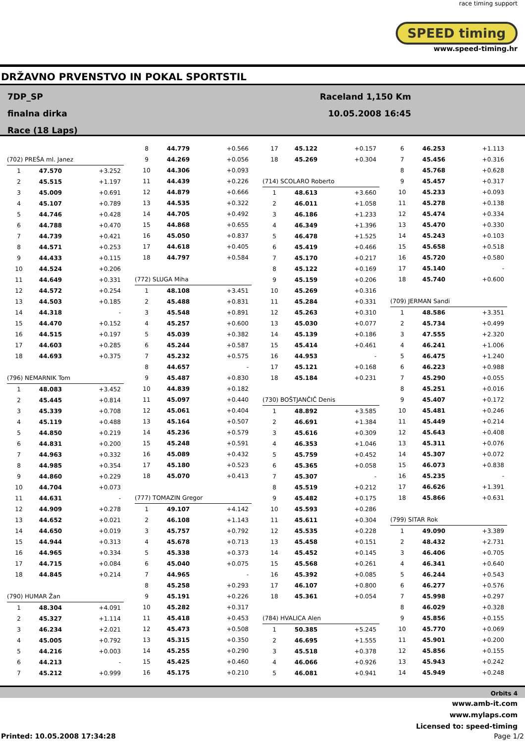race timing support
SPEED timing
www.speed-timing.hr
DRŽAVNO PRVENSTVO IN POKAL SPORTSTIL
7DP_SP
finalna dirka
Race (18 Laps)
Raceland 1,150 Km
10.05.2008 16:45
| (702) PREŠA ml. Janez | | |
| 1 | 47.570 | +3.252 |
| 2 | 45.515 | +1.197 |
| 3 | 45.009 | +0.691 |
| 4 | 45.107 | +0.789 |
| 5 | 44.746 | +0.428 |
| 6 | 44.788 | +0.470 |
| 7 | 44.739 | +0.421 |
| 8 | 44.571 | +0.253 |
| 9 | 44.433 | +0.115 |
| 10 | 44.524 | +0.206 |
| 11 | 44.649 | +0.331 |
| 12 | 44.572 | +0.254 |
| 13 | 44.503 | +0.185 |
| 14 | 44.318 | - |
| 15 | 44.470 | +0.152 |
| 16 | 44.515 | +0.197 |
| 17 | 44.603 | +0.285 |
| 18 | 44.693 | +0.375 |
| (796) NEMARNIK Tom | | |
| 1 | 48.083 | +3.452 |
| 2 | 45.445 | +0.814 |
| 3 | 45.339 | +0.708 |
| 4 | 45.119 | +0.488 |
| 5 | 44.850 | +0.219 |
| 6 | 44.831 | +0.200 |
| 7 | 44.963 | +0.332 |
| 8 | 44.985 | +0.354 |
| 9 | 44.860 | +0.229 |
| 10 | 44.704 | +0.073 |
| 11 | 44.631 | - |
| 12 | 44.909 | +0.278 |
| 13 | 44.652 | +0.021 |
| 14 | 44.650 | +0.019 |
| 15 | 44.944 | +0.313 |
| 16 | 44.965 | +0.334 |
| 17 | 44.715 | +0.084 |
| 18 | 44.845 | +0.214 |
| (790) HUMAR Žan | | |
| 1 | 48.304 | +4.091 |
| 2 | 45.327 | +1.114 |
| 3 | 46.234 | +2.021 |
| 4 | 45.005 | +0.792 |
| 5 | 44.216 | +0.003 |
| 6 | 44.213 | - |
| 7 | 45.212 | +0.999 |
| 8 | 44.779 | +0.566 |
| 9 | 44.269 | +0.056 |
| 10 | 44.306 | +0.093 |
| 11 | 44.439 | +0.226 |
| 12 | 44.879 | +0.666 |
| 13 | 44.535 | +0.322 |
| 14 | 44.705 | +0.492 |
| 15 | 44.868 | +0.655 |
| 16 | 45.050 | +0.837 |
| 17 | 44.618 | +0.405 |
| 18 | 44.797 | +0.584 |
| (772) SLUGA Miha | | |
| 1 | 48.108 | +3.451 |
| 2 | 45.488 | +0.831 |
| 3 | 45.548 | +0.891 |
| 4 | 45.257 | +0.600 |
| 5 | 45.039 | +0.382 |
| 6 | 45.244 | +0.587 |
| 7 | 45.232 | +0.575 |
| 8 | 44.657 | - |
| 9 | 45.487 | +0.830 |
| 10 | 44.839 | +0.182 |
| 11 | 45.097 | +0.440 |
| 12 | 45.061 | +0.404 |
| 13 | 45.164 | +0.507 |
| 14 | 45.236 | +0.579 |
| 15 | 45.248 | +0.591 |
| 16 | 45.089 | +0.432 |
| 17 | 45.180 | +0.523 |
| 18 | 45.070 | +0.413 |
| (777) TOMAZIN Gregor | | |
| 1 | 49.107 | +4.142 |
| 2 | 46.108 | +1.143 |
| 3 | 45.757 | +0.792 |
| 4 | 45.678 | +0.713 |
| 5 | 45.338 | +0.373 |
| 6 | 45.040 | +0.075 |
| 7 | 44.965 | - |
| 8 | 45.258 | +0.293 |
| 9 | 45.191 | +0.226 |
| 10 | 45.282 | +0.317 |
| 11 | 45.418 | +0.453 |
| 12 | 45.473 | +0.508 |
| 13 | 45.315 | +0.350 |
| 14 | 45.255 | +0.290 |
| 15 | 45.425 | +0.460 |
| 16 | 45.175 | +0.210 |
| 17 | 45.122 | +0.157 |
| 18 | 45.269 | +0.304 |
| (714) SCOLARO Roberto | | |
| 1 | 48.613 | +3.660 |
| 2 | 46.011 | +1.058 |
| 3 | 46.186 | +1.233 |
| 4 | 46.349 | +1.396 |
| 5 | 46.478 | +1.525 |
| 6 | 45.419 | +0.466 |
| 7 | 45.170 | +0.217 |
| 8 | 45.122 | +0.169 |
| 9 | 45.159 | +0.206 |
| 10 | 45.269 | +0.316 |
| 11 | 45.284 | +0.331 |
| 12 | 45.263 | +0.310 |
| 13 | 45.030 | +0.077 |
| 14 | 45.139 | +0.186 |
| 15 | 45.414 | +0.461 |
| 16 | 44.953 | - |
| 17 | 45.121 | +0.168 |
| 18 | 45.184 | +0.231 |
| (730) BOŠTJANČIČ Denis | | |
| 1 | 48.892 | +3.585 |
| 2 | 46.691 | +1.384 |
| 3 | 45.616 | +0.309 |
| 4 | 46.353 | +1.046 |
| 5 | 45.759 | +0.452 |
| 6 | 45.365 | +0.058 |
| 7 | 45.307 | - |
| 8 | 45.519 | +0.212 |
| 9 | 45.482 | +0.175 |
| 10 | 45.593 | +0.286 |
| 11 | 45.611 | +0.304 |
| 12 | 45.535 | +0.228 |
| 13 | 45.458 | +0.151 |
| 14 | 45.452 | +0.145 |
| 15 | 45.568 | +0.261 |
| 16 | 45.392 | +0.085 |
| 17 | 46.107 | +0.800 |
| 18 | 45.361 | +0.054 |
| (784) HVALICA Alen | | |
| 1 | 50.385 | +5.245 |
| 2 | 46.695 | +1.555 |
| 3 | 45.518 | +0.378 |
| 4 | 46.066 | +0.926 |
| 5 | 46.081 | +0.941 |
| 6 | 46.253 | +1.113 |
| 7 | 45.456 | +0.316 |
| 8 | 45.768 | +0.628 |
| 9 | 45.457 | +0.317 |
| 10 | 45.233 | +0.093 |
| 11 | 45.278 | +0.138 |
| 12 | 45.474 | +0.334 |
| 13 | 45.470 | +0.330 |
| 14 | 45.243 | +0.103 |
| 15 | 45.658 | +0.518 |
| 16 | 45.720 | +0.580 |
| 17 | 45.140 | - |
| 18 | 45.740 | +0.600 |
| (709) JERMAN Sandi | | |
| 1 | 48.586 | +3.351 |
| 2 | 45.734 | +0.499 |
| 3 | 47.555 | +2.320 |
| 4 | 46.241 | +1.006 |
| 5 | 46.475 | +1.240 |
| 6 | 46.223 | +0.988 |
| 7 | 45.290 | +0.055 |
| 8 | 45.251 | +0.016 |
| 9 | 45.407 | +0.172 |
| 10 | 45.481 | +0.246 |
| 11 | 45.449 | +0.214 |
| 12 | 45.643 | +0.408 |
| 13 | 45.311 | +0.076 |
| 14 | 45.307 | +0.072 |
| 15 | 46.073 | +0.838 |
| 16 | 45.235 | - |
| 17 | 46.626 | +1.391 |
| 18 | 45.866 | +0.631 |
| (799) SITAR Rok | | |
| 1 | 49.090 | +3.389 |
| 2 | 48.432 | +2.731 |
| 3 | 46.406 | +0.705 |
| 4 | 46.341 | +0.640 |
| 5 | 46.244 | +0.543 |
| 6 | 46.277 | +0.576 |
| 7 | 45.998 | +0.297 |
| 8 | 46.029 | +0.328 |
| 9 | 45.856 | +0.155 |
| 10 | 45.770 | +0.069 |
| 11 | 45.901 | +0.200 |
| 12 | 45.856 | +0.155 |
| 13 | 45.943 | +0.242 |
| 14 | 45.949 | +0.248 |
Orbits 4
www.amb-it.com
www.mylaps.com
Licensed to: speed-timing
Printed: 10.05.2008 17:34:28 Page 1/2